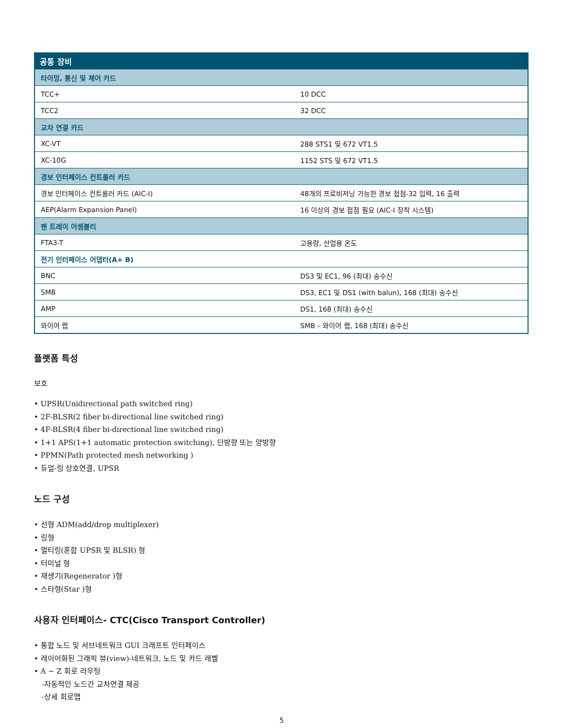| 공통 장비 | |
| --- | --- |
| 타이밍, 통신 및 제어 카드 | |
| TCC+ | 10 DCC |
| TCC2 | 32 DCC |
| 교차 연결 카드 | |
| XC-VT | 288 STS1 및 672 VT1.5 |
| XC-10G | 1152 STS 및 672 VT1.5 |
| 경보 인터페이스 컨트롤러 카드 | |
| 경보 인터페이스 컨트롤러 카드 (AIC-I) | 48개의 프로비저닝 가능한 경보 접점-32 입력, 16 출력 |
| AEP(Alarm Expansion Panel) | 16 이상의 경보 접점 필요 (AIC-I 장착 시스템) |
| 팬 트레이 어셈블리 | |
| FTA3-T | 고용량, 산업용 온도 |
| 전기 인터페이스 어댑터(A+ B) | |
| BNC | DS3 및 EC1, 96 (최대) 송수신 |
| SMB | DS3, EC1 및 DS1 (with balun), 168 (최대) 송수신 |
| AMP | DS1, 168 (최대) 송수신 |
| 와이어 랩 | SMB – 와이어 랩, 168 (최대) 송수신 |
플랫폼 특성
보호
• UPSR(Unidirectional path switched ring)
• 2F-BLSR(2 fiber bi-directional line switched ring)
• 4F-BLSR(4 fiber bi-directional line switched ring)
• 1+1 APS(1+1 automatic protection switching), 단방향 또는 양방향
• PPMN(Path protected mesh networking )
• 듀얼-링 상호연결, UPSR
노드 구성
• 선형 ADM(add/drop multiplexer)
• 링형
• 멀티링(혼합 UPSR 및 BLSR) 형
• 터미널 형
• 재생기(Regenerator )형
• 스타형(Star )형
사용자 인터페이스- CTC(Cisco Transport Controller)
• 통합 노드 및 서브네트워크 GUI 크래프트 인터페이스
• 레이어화된 그래픽 뷰(view)-네트워크, 노드 및 카드 레벨
• A ~ Z 회로 라우팅
-자동적인 노드간 교차연결 제공
-상세 회로맵
5